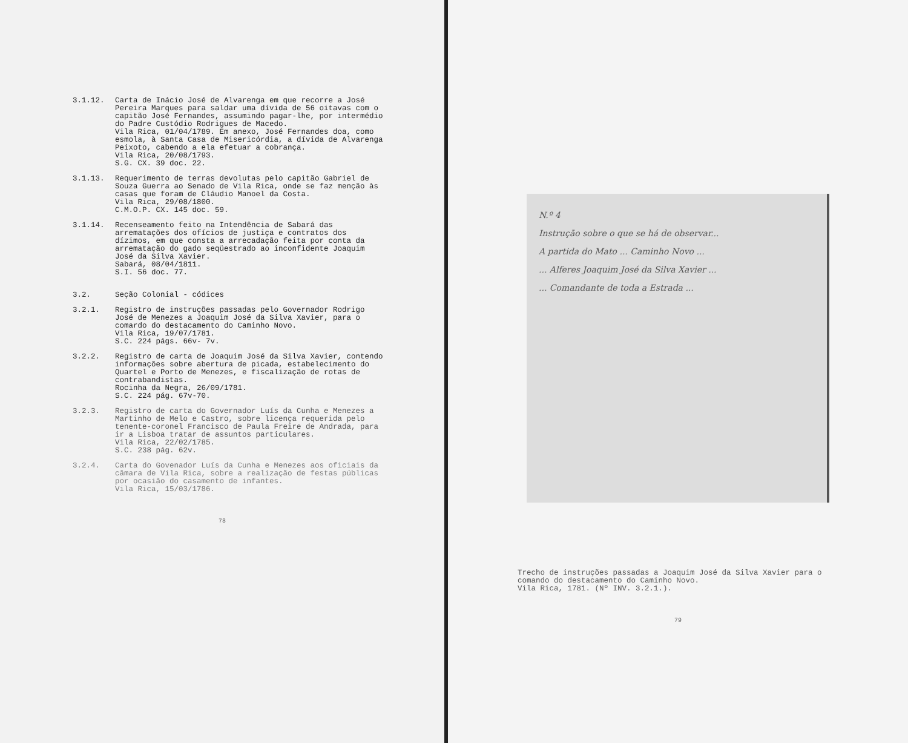3.1.12. Carta de Inácio José de Alvarenga em que recorre a José Pereira Marques para saldar uma dívida de 56 oitavas com o capitão José Fernandes, assumindo pagar-lhe, por intermédio do Padre Custódio Rodrigues de Macedo.
Vila Rica, 01/04/1789. Em anexo, José Fernandes doa, como esmola, à Santa Casa de Misericórdia, a dívida de Alvarenga Peixoto, cabendo a ela efetuar a cobrança.
Vila Rica, 20/08/1793.
S.G. CX. 39 doc. 22.
3.1.13. Requerimento de terras devolutas pelo capitão Gabriel de Souza Guerra ao Senado de Vila Rica, onde se faz menção às casas que foram de Cláudio Manoel da Costa.
Vila Rica, 29/08/1800.
C.M.O.P. CX. 145 doc. 59.
3.1.14. Recenseamento feito na Intendência de Sabará das arrematações dos ofícios de justiça e contratos dos dízimos, em que consta a arrecadação feita por conta da arrematação do gado seqüestrado ao inconfidente Joaquim José da Silva Xavier.
Sabará, 08/04/1811.
S.I. 56 doc. 77.
3.2. Seção Colonial - códices
3.2.1. Registro de instruções passadas pelo Governador Rodrigo José de Menezes a Joaquim José da Silva Xavier, para o comardo do destacamento do Caminho Novo.
Vila Rica, 19/07/1781.
S.C. 224 págs. 66v- 7v.
3.2.2. Registro de carta de Joaquim José da Silva Xavier, contendo informações sobre abertura de picada, estabelecimento do Quartel e Porto de Menezes, e fiscalização de rotas de contrabandistas.
Rocinha da Negra, 26/09/1781.
S.C. 224 pág. 67v-70.
3.2.3. Registro de carta do Governador Luís da Cunha e Menezes a Martinho de Melo e Castro, sobre licença requerida pelo tenente-coronel Francisco de Paula Freire de Andrada, para ir a Lisboa tratar de assuntos particulares.
Vila Rica, 22/02/1785.
S.C. 238 pág. 62v.
3.2.4. Carta do Govenador Luís da Cunha e Menezes aos oficiais da câmara de Vila Rica, sobre a realização de festas públicas por ocasião do casamento de infantes.
Vila Rica, 15/03/1786.
78
N.º 4
Instrução sobre o que se há de observar...
A partida do Mato ... Caminho Novo ...
... Alferes Joaquim José da Silva Xavier ...
... Comandante de toda a Estrada ...
Trecho de instruções passadas a Joaquim José da Silva Xavier para o comando do destacamento do Caminho Novo.
Vila Rica, 1781. (Nº INV. 3.2.1.).
79